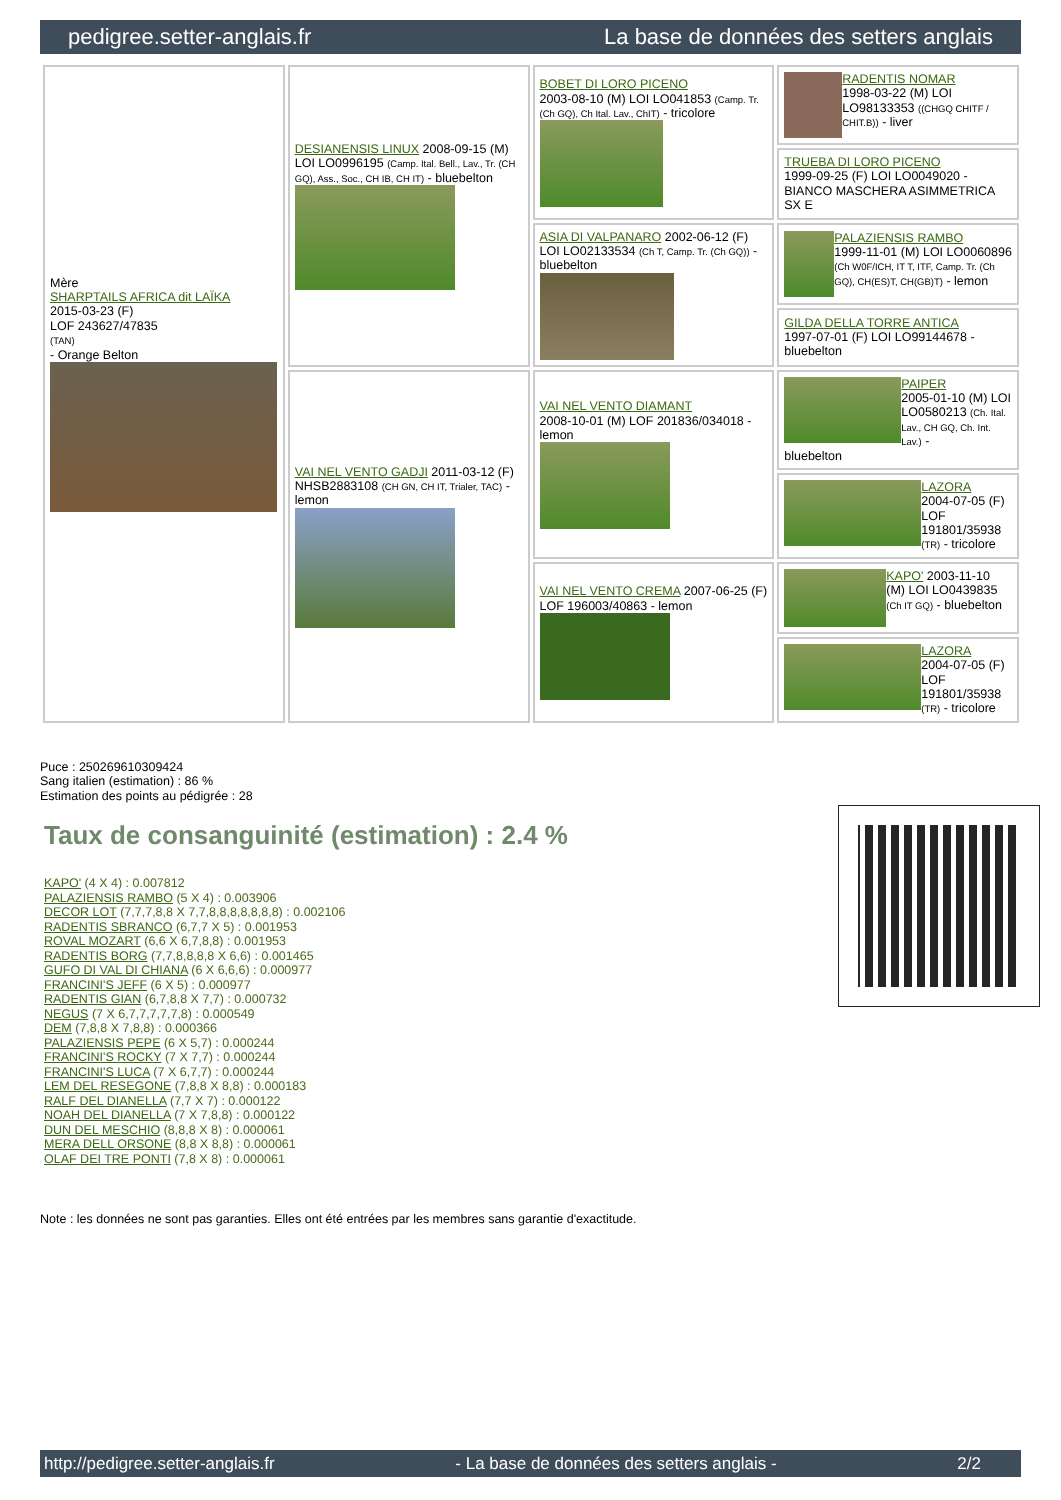pedigree.setter-anglais.fr La base de données des setters anglais
| Mère SHARPTAILS AFRICA dit LAÏKA 2015-03-23 (F) LOF 243627/47835 (TAN) - Orange Belton | DESIANENSIS LINUX 2008-09-15 (M) LOI LO0996195 (Camp. Ital. Bell., Lav., Tr. (CH GQ), Ass., Soc., CH IB, CH IT) - bluebelton | BOBET DI LORO PICENO 2003-08-10 (M) LOI LO041853 (Camp. Tr. (Ch GQ), Ch Ital. Lav., ChIT) - tricolore | RADENTIS NOMAR 1998-03-22 (M) LOI LO98133353 ((CHGQ CHITF / CHIT.B)) - liver |
| | | | TRUEBA DI LORO PICENO 1999-09-25 (F) LOI LO0049020 - BIANCO MASCHERA ASIMMETRICA SX E |
| | | ASIA DI VALPANARO 2002-06-12 (F) LOI LO02133534 (Ch T, Camp. Tr. (Ch GQ)) - bluebelton | PALAZIENSIS RAMBO 1999-11-01 (M) LOI LO0060896 (Ch W0F/ICH, IT T, ITF, Camp. Tr. (Ch GQ), CH(ES)T, CH(GB)T) - lemon |
| | | | GILDA DELLA TORRE ANTICA 1997-07-01 (F) LOI LO99144678 - bluebelton |
| | VAI NEL VENTO GADJI 2011-03-12 (F) NHSB2883108 (CH GN, CH IT, Trialer, TAC) - lemon | VAI NEL VENTO DIAMANT 2008-10-01 (M) LOF 201836/034018 - lemon | PAIPER 2005-01-10 (M) LOI LO0580213 (Ch. Ital. Lav., CH GQ, Ch. Int. Lav.) - bluebelton |
| | | | LAZORA 2004-07-05 (F) LOF 191801/35938 (TR) - tricolore |
| | | VAI NEL VENTO CREMA 2007-06-25 (F) LOF 196003/40863 - lemon | KAPO' 2003-11-10 (M) LOI LO0439835 (Ch IT GQ) - bluebelton |
| | | | LAZORA 2004-07-05 (F) LOF 191801/35938 (TR) - tricolore |
Puce : 250269610309424
Sang italien (estimation) : 86 %
Estimation des points au pédigrée : 28
Taux de consanguinité (estimation) : 2.4 %
KAPO' (4 X 4) : 0.007812
PALAZIENSIS RAMBO (5 X 4) : 0.003906
DECOR LOT (7,7,7,8,8 X 7,7,8,8,8,8,8,8,8) : 0.002106
RADENTIS SBRANCO (6,7,7 X 5) : 0.001953
ROVAL MOZART (6,6 X 6,7,8,8) : 0.001953
RADENTIS BORG (7,7,8,8,8,8 X 6,6) : 0.001465
GUFO DI VAL DI CHIANA (6 X 6,6,6) : 0.000977
FRANCINI'S JEFF (6 X 5) : 0.000977
RADENTIS GIAN (6,7,8,8 X 7,7) : 0.000732
NEGUS (7 X 6,7,7,7,7,7,8) : 0.000549
DEM (7,8,8 X 7,8,8) : 0.000366
PALAZIENSIS PEPE (6 X 5,7) : 0.000244
FRANCINI'S ROCKY (7 X 7,7) : 0.000244
FRANCINI'S LUCA (7 X 6,7,7) : 0.000244
LEM DEL RESEGONE (7,8,8 X 8,8) : 0.000183
RALF DEL DIANELLA (7,7 X 7) : 0.000122
NOAH DEL DIANELLA (7 X 7,8,8) : 0.000122
DUN DEL MESCHIO (8,8,8 X 8) : 0.000061
MERA DELL ORSONE (8,8 X 8,8) : 0.000061
OLAF DEI TRE PONTI (7,8 X 8) : 0.000061
Note : les données ne sont pas garanties. Elles ont été entrées par les membres sans garantie d'exactitude.
http://pedigree.setter-anglais.fr - La base de données des setters anglais - 2/2